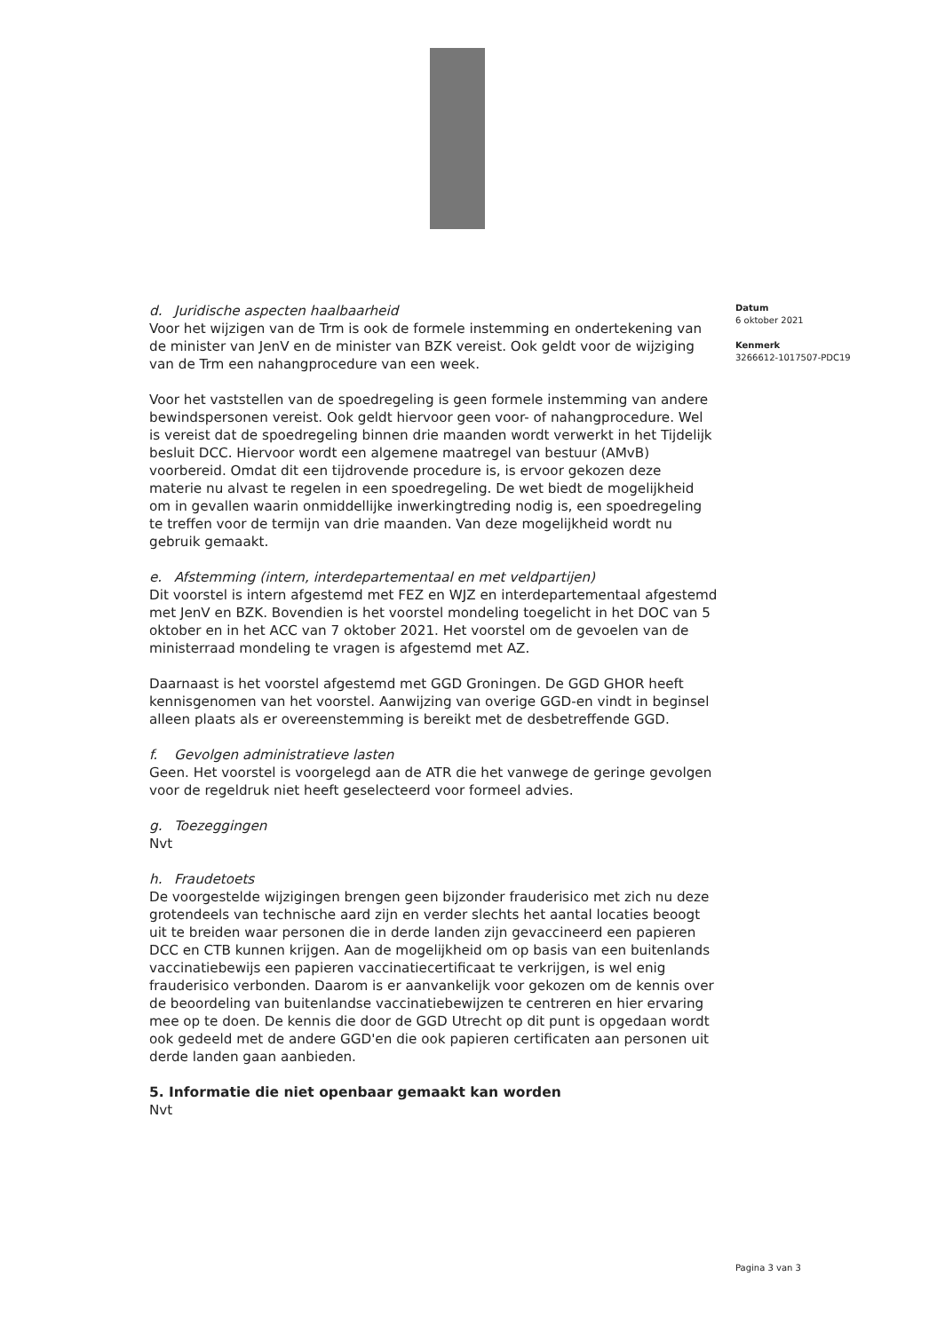d. Juridische aspecten haalbaarheid
Voor het wijzigen van de Trm is ook de formele instemming en ondertekening van de minister van JenV en de minister van BZK vereist. Ook geldt voor de wijziging van de Trm een nahangprocedure van een week.
Voor het vaststellen van de spoedregeling is geen formele instemming van andere bewindspersonen vereist. Ook geldt hiervoor geen voor- of nahangprocedure. Wel is vereist dat de spoedregeling binnen drie maanden wordt verwerkt in het Tijdelijk besluit DCC. Hiervoor wordt een algemene maatregel van bestuur (AMvB) voorbereid. Omdat dit een tijdrovende procedure is, is ervoor gekozen deze materie nu alvast te regelen in een spoedregeling. De wet biedt de mogelijkheid om in gevallen waarin onmiddellijke inwerkingtreding nodig is, een spoedregeling te treffen voor de termijn van drie maanden. Van deze mogelijkheid wordt nu gebruik gemaakt.
e. Afstemming (intern, interdepartementaal en met veldpartijen)
Dit voorstel is intern afgestemd met FEZ en WJZ en interdepartementaal afgestemd met JenV en BZK. Bovendien is het voorstel mondeling toegelicht in het DOC van 5 oktober en in het ACC van 7 oktober 2021. Het voorstel om de gevoelen van de ministerraad mondeling te vragen is afgestemd met AZ.
Daarnaast is het voorstel afgestemd met GGD Groningen. De GGD GHOR heeft kennisgenomen van het voorstel. Aanwijzing van overige GGD-en vindt in beginsel alleen plaats als er overeenstemming is bereikt met de desbetreffende GGD.
f. Gevolgen administratieve lasten
Geen. Het voorstel is voorgelegd aan de ATR die het vanwege de geringe gevolgen voor de regeldruk niet heeft geselecteerd voor formeel advies.
g. Toezeggingen
Nvt
h. Fraudetoets
De voorgestelde wijzigingen brengen geen bijzonder frauderisico met zich nu deze grotendeels van technische aard zijn en verder slechts het aantal locaties beoogt uit te breiden waar personen die in derde landen zijn gevaccineerd een papieren DCC en CTB kunnen krijgen. Aan de mogelijkheid om op basis van een buitenlands vaccinatiebewijs een papieren vaccinatiecertificaat te verkrijgen, is wel enig frauderisico verbonden. Daarom is er aanvankelijk voor gekozen om de kennis over de beoordeling van buitenlandse vaccinatiebewijzen te centreren en hier ervaring mee op te doen. De kennis die door de GGD Utrecht op dit punt is opgedaan wordt ook gedeeld met de andere GGD'en die ook papieren certificaten aan personen uit derde landen gaan aanbieden.
5. Informatie die niet openbaar gemaakt kan worden
Nvt
Datum
6 oktober 2021
Kenmerk
3266612-1017507-PDC19
Pagina 3 van 3